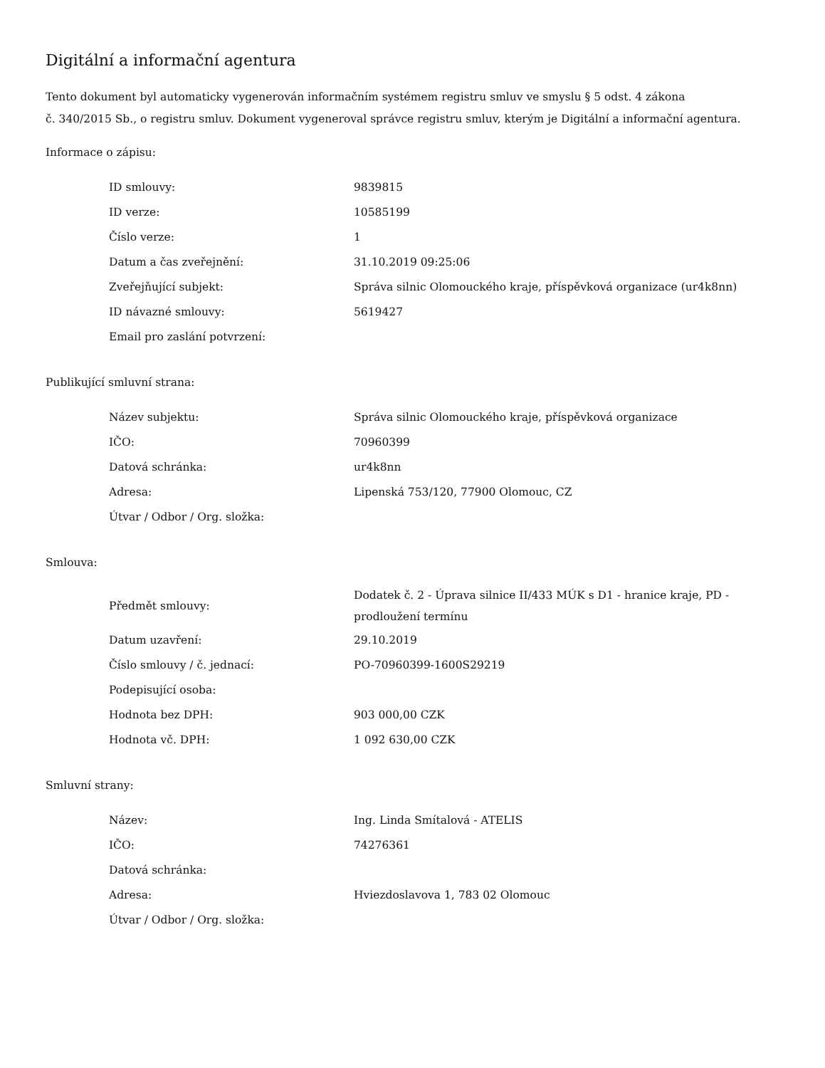Digitální a informační agentura
Tento dokument byl automaticky vygenerován informačním systémem registru smluv ve smyslu § 5 odst. 4 zákona
č. 340/2015 Sb., o registru smluv. Dokument vygeneroval správce registru smluv, kterým je Digitální a informační agentura.
Informace o zápisu:
| ID smlouvy: | 9839815 |
| ID verze: | 10585199 |
| Číslo verze: | 1 |
| Datum a čas zveřejnění: | 31.10.2019 09:25:06 |
| Zveřejňující subjekt: | Správa silnic Olomouckého kraje, příspěvková organizace (ur4k8nn) |
| ID návazné smlouvy: | 5619427 |
| Email pro zaslání potvrzení: | |
Publikující smluvní strana:
| Název subjektu: | Správa silnic Olomouckého kraje, příspěvková organizace |
| IČO: | 70960399 |
| Datová schránka: | ur4k8nn |
| Adresa: | Lipenská 753/120, 77900 Olomouc, CZ |
| Útvar / Odbor / Org. složka: | |
Smlouva:
| Předmět smlouvy: | Dodatek č. 2 - Úprava silnice II/433 MÚK s D1 - hranice kraje, PD - prodloužení termínu |
| Datum uzavření: | 29.10.2019 |
| Číslo smlouvy / č. jednací: | PO-70960399-1600S29219 |
| Podepisující osoba: | |
| Hodnota bez DPH: | 903 000,00 CZK |
| Hodnota vč. DPH: | 1 092 630,00 CZK |
Smluvní strany:
| Název: | Ing. Linda Smítalová - ATELIS |
| IČO: | 74276361 |
| Datová schránka: | |
| Adresa: | Hviezdoslavova 1, 783 02 Olomouc |
| Útvar / Odbor / Org. složka: | |